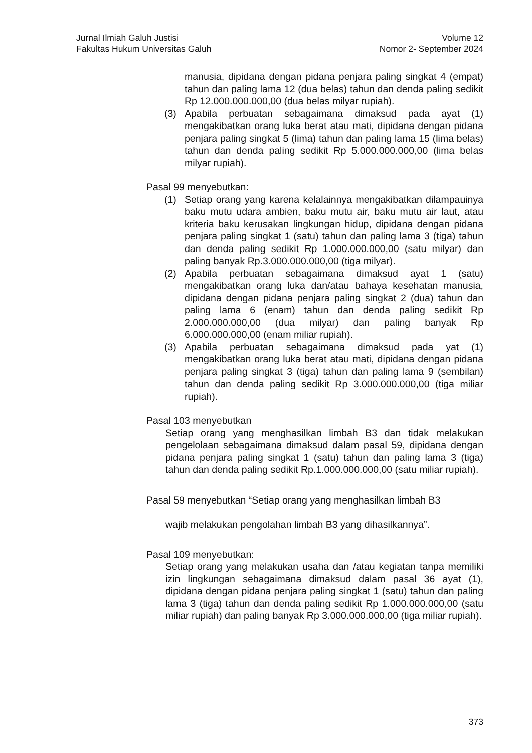Jurnal Ilmiah Galuh Justisi
Fakultas Hukum Universitas Galuh
Volume 12
Nomor 2- September 2024
manusia, dipidana dengan pidana penjara paling singkat 4 (empat) tahun dan paling lama 12 (dua belas) tahun dan denda paling sedikit Rp 12.000.000.000,00 (dua belas milyar rupiah).
(3) Apabila perbuatan sebagaimana dimaksud pada ayat (1) mengakibatkan orang luka berat atau mati, dipidana dengan pidana penjara paling singkat 5 (lima) tahun dan paling lama 15 (lima belas) tahun dan denda paling sedikit Rp 5.000.000.000,00 (lima belas milyar rupiah).
Pasal 99 menyebutkan:
(1) Setiap orang yang karena kelalainnya mengakibatkan dilampauinya baku mutu udara ambien, baku mutu air, baku mutu air laut, atau kriteria baku kerusakan lingkungan hidup, dipidana dengan pidana penjara paling singkat 1 (satu) tahun dan paling lama 3 (tiga) tahun dan denda paling sedikit Rp 1.000.000.000,00 (satu milyar) dan paling banyak Rp.3.000.000.000,00 (tiga milyar).
(2) Apabila perbuatan sebagaimana dimaksud ayat 1 (satu) mengakibatkan orang luka dan/atau bahaya kesehatan manusia, dipidana dengan pidana penjara paling singkat 2 (dua) tahun dan paling lama 6 (enam) tahun dan denda paling sedikit Rp 2.000.000.000,00 (dua milyar) dan paling banyak Rp 6.000.000.000,00 (enam miliar rupiah).
(3) Apabila perbuatan sebagaimana dimaksud pada yat (1) mengakibatkan orang luka berat atau mati, dipidana dengan pidana penjara paling singkat 3 (tiga) tahun dan paling lama 9 (sembilan) tahun dan denda paling sedikit Rp 3.000.000.000,00 (tiga miliar rupiah).
Pasal 103 menyebutkan
Setiap orang yang menghasilkan limbah B3 dan tidak melakukan pengelolaan sebagaimana dimaksud dalam pasal 59, dipidana dengan pidana penjara paling singkat 1 (satu) tahun dan paling lama 3 (tiga) tahun dan denda paling sedikit Rp.1.000.000.000,00 (satu miliar rupiah).
Pasal 59 menyebutkan “Setiap orang yang menghasilkan limbah B3
wajib melakukan pengolahan limbah B3 yang dihasilkannya”.
Pasal 109 menyebutkan:
Setiap orang yang melakukan usaha dan /atau kegiatan tanpa memiliki izin lingkungan sebagaimana dimaksud dalam pasal 36 ayat (1), dipidana dengan pidana penjara paling singkat 1 (satu) tahun dan paling lama 3 (tiga) tahun dan denda paling sedikit Rp 1.000.000.000,00 (satu miliar rupiah) dan paling banyak Rp 3.000.000.000,00 (tiga miliar rupiah).
373